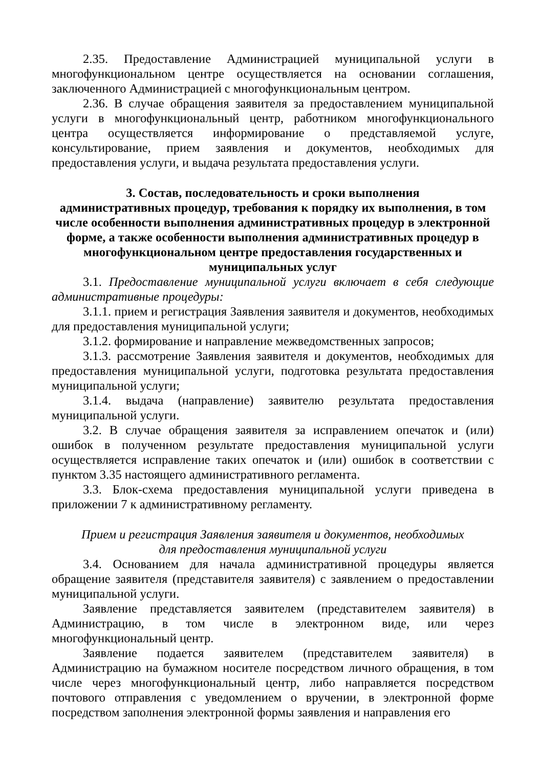2.35. Предоставление Администрацией муниципальной услуги в многофункциональном центре осуществляется на основании соглашения, заключенного Администрацией с многофункциональным центром.
2.36. В случае обращения заявителя за предоставлением муниципальной услуги в многофункциональный центр, работником многофункционального центра осуществляется информирование о представляемой услуге, консультирование, прием заявления и документов, необходимых для предоставления услуги, и выдача результата предоставления услуги.
3. Состав, последовательность и сроки выполнения
административных процедур, требования к порядку их выполнения, в том числе особенности выполнения административных процедур в электронной форме, а также особенности выполнения административных процедур в многофункциональном центре предоставления государственных и муниципальных услуг
3.1. Предоставление муниципальной услуги включает в себя следующие административные процедуры:
3.1.1. прием и регистрация Заявления заявителя и документов, необходимых для предоставления муниципальной услуги;
3.1.2. формирование и направление межведомственных запросов;
3.1.3. рассмотрение Заявления заявителя и документов, необходимых для предоставления муниципальной услуги, подготовка результата предоставления муниципальной услуги;
3.1.4. выдача (направление) заявителю результата предоставления муниципальной услуги.
3.2. В случае обращения заявителя за исправлением опечаток и (или) ошибок в полученном результате предоставления муниципальной услуги осуществляется исправление таких опечаток и (или) ошибок в соответствии с пунктом 3.35 настоящего административного регламента.
3.3. Блок-схема предоставления муниципальной услуги приведена в приложении 7 к административному регламенту.
Прием и регистрация Заявления заявителя и документов, необходимых
для предоставления муниципальной услуги
3.4. Основанием для начала административной процедуры является обращение заявителя (представителя заявителя) с заявлением о предоставлении муниципальной услуги.
Заявление представляется заявителем (представителем заявителя) в Администрацию, в том числе в электронном виде, или через многофункциональный центр.
Заявление подается заявителем (представителем заявителя) в Администрацию на бумажном носителе посредством личного обращения, в том числе через многофункциональный центр, либо направляется посредством почтового отправления с уведомлением о вручении, в электронной форме посредством заполнения электронной формы заявления и направления его